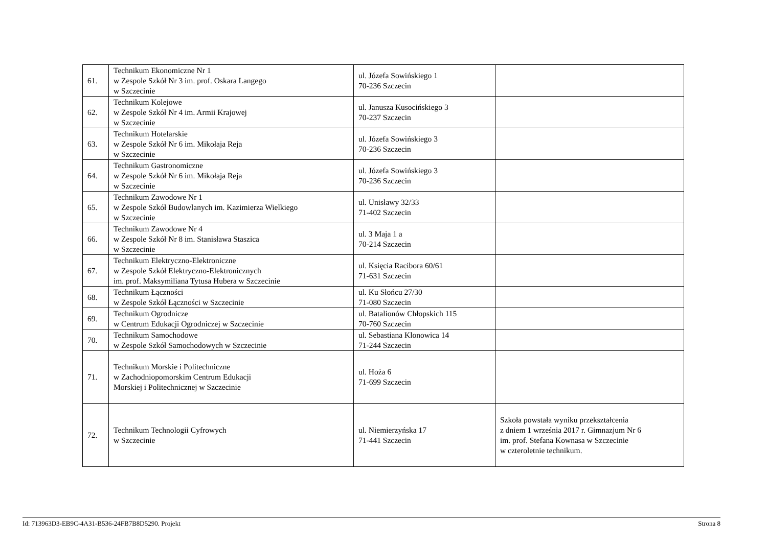| 61. | Technikum Ekonomiczne Nr 1 w Zespole Szkół Nr 3 im. prof. Oskara Langego w Szczecinie | ul. Józefa Sowińskiego 1 70-236 Szczecin | |
| 62. | Technikum Kolejowe w Zespole Szkół Nr 4 im. Armii Krajowej w Szczecinie | ul. Janusza Kusocińskiego 3 70-237 Szczecin | |
| 63. | Technikum Hotelarskie w Zespole Szkół Nr 6 im. Mikołaja Reja w Szczecinie | ul. Józefa Sowińskiego 3 70-236 Szczecin | |
| 64. | Technikum Gastronomiczne w Zespole Szkół Nr 6 im. Mikołaja Reja w Szczecinie | ul. Józefa Sowińskiego 3 70-236 Szczecin | |
| 65. | Technikum Zawodowe Nr 1 w Zespole Szkół Budowlanych im. Kazimierza Wielkiego w Szczecinie | ul. Unisławy 32/33 71-402 Szczecin | |
| 66. | Technikum Zawodowe Nr 4 w Zespole Szkół Nr 8 im. Stanisława Staszica w Szczecinie | ul. 3 Maja 1 a 70-214 Szczecin | |
| 67. | Technikum Elektryczno-Elektroniczne w Zespole Szkół Elektryczno-Elektronicznych im. prof. Maksymiliana Tytusa Hubera w Szczecinie | ul. Księcia Racibora 60/61 71-631 Szczecin | |
| 68. | Technikum Łączności w Zespole Szkół Łączności w Szczecinie | ul. Ku Słońcu 27/30 71-080 Szczecin | |
| 69. | Technikum Ogrodnicze w Centrum Edukacji Ogrodniczej w Szczecinie | ul. Batalionów Chłopskich 115 70-760 Szczecin | |
| 70. | Technikum Samochodowe w Zespole Szkół Samochodowych w Szczecinie | ul. Sebastiana Klonowica 14 71-244 Szczecin | |
| 71. | Technikum Morskie i Politechniczne w Zachodniopomorskim Centrum Edukacji Morskiej i Politechnicznej w Szczecinie | ul. Hoża 6 71-699 Szczecin | |
| 72. | Technikum Technologii Cyfrowych w Szczecinie | ul. Niemierzyńska 17 71-441 Szczecin | Szkoła powstała wyniku przekształcenia z dniem 1 września 2017 r. Gimnazjum Nr 6 im. prof. Stefana Kownasa w Szczecinie w czteroletnie technikum. |
Id: 713963D3-EB9C-4A31-B536-24FB7B8D5290. Projekt Strona 8